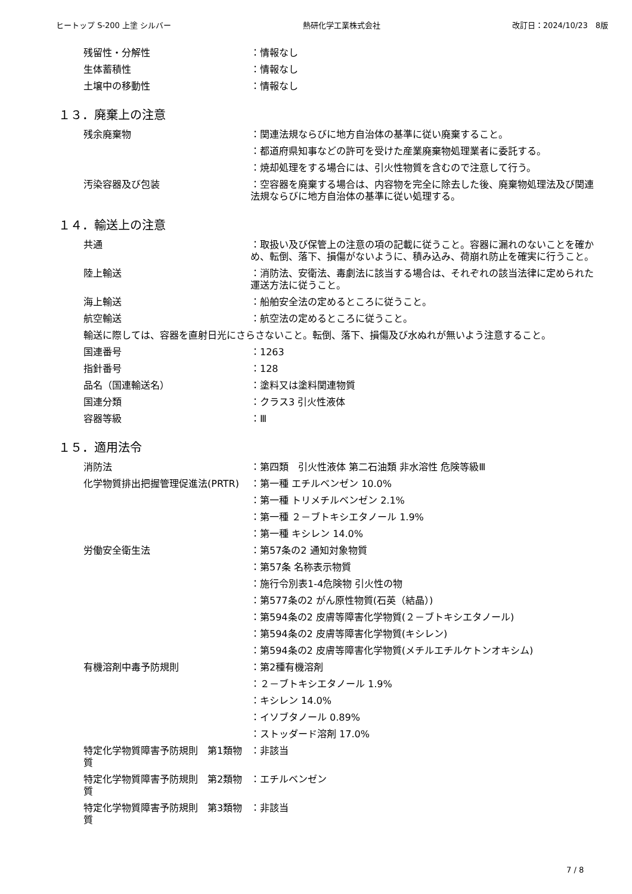ヒートップ S-200 上塗 シルバー 熱研化学工業株式会社 改訂日：2024/10/23　8版
残留性・分解性 ：情報なし
生体蓄積性 ：情報なし
土壌中の移動性 ：情報なし
１３．廃棄上の注意
残余廃棄物 ：関連法規ならびに地方自治体の基準に従い廃棄すること。
：都道府県知事などの許可を受けた産業廃棄物処理業者に委託する。
：焼却処理をする場合には、引火性物質を含むので注意して行う。
汚染容器及び包装 ：空容器を廃棄する場合は、内容物を完全に除去した後、廃棄物処理法及び関連法規ならびに地方自治体の基準に従い処理する。
１４．輸送上の注意
共通 ：取扱い及び保管上の注意の項の記載に従うこと。容器に漏れのないことを確かめ、転倒、落下、損傷がないように、積み込み、荷崩れ防止を確実に行うこと。
陸上輸送 ：消防法、安衛法、毒劇法に該当する場合は、それぞれの該当法律に定められた運送方法に従うこと。
海上輸送 ：船舶安全法の定めるところに従うこと。
航空輸送 ：航空法の定めるところに従うこと。
輸送に際しては、容器を直射日光にさらさないこと。転倒、落下、損傷及び水ぬれが無いよう注意すること。
国連番号 ：1263
指針番号 ：128
品名（国連輸送名） ：塗料又は塗料関連物質
国連分類 ：クラス3 引火性液体
容器等級 ：Ⅲ
１５．適用法令
消防法 ：第四類　引火性液体 第二石油類 非水溶性 危険等級Ⅲ
化学物質排出把握管理促進法(PRTR) ：第一種 エチルベンゼン 10.0%
：第一種 トリメチルベンゼン 2.1%
：第一種 ２－ブトキシエタノール 1.9%
：第一種 キシレン 14.0%
労働安全衛生法 ：第57条の2 通知対象物質
：第57条 名称表示物質
：施行令別表1-4危険物 引火性の物
：第577条の2 がん原性物質(石英（結晶）)
：第594条の2 皮膚等障害化学物質(２－ブトキシエタノール)
：第594条の2 皮膚等障害化学物質(キシレン)
：第594条の2 皮膚等障害化学物質(メチルエチルケトンオキシム)
有機溶剤中毒予防規則 ：第2種有機溶剤
：２－ブトキシエタノール 1.9%
：キシレン 14.0%
：イソブタノール 0.89%
：ストッダード溶剤 17.0%
特定化学物質障害予防規則　第1類物質
：非該当
特定化学物質障害予防規則　第2類物質
：エチルベンゼン
特定化学物質障害予防規則　第3類物質
：非該当
7 / 8